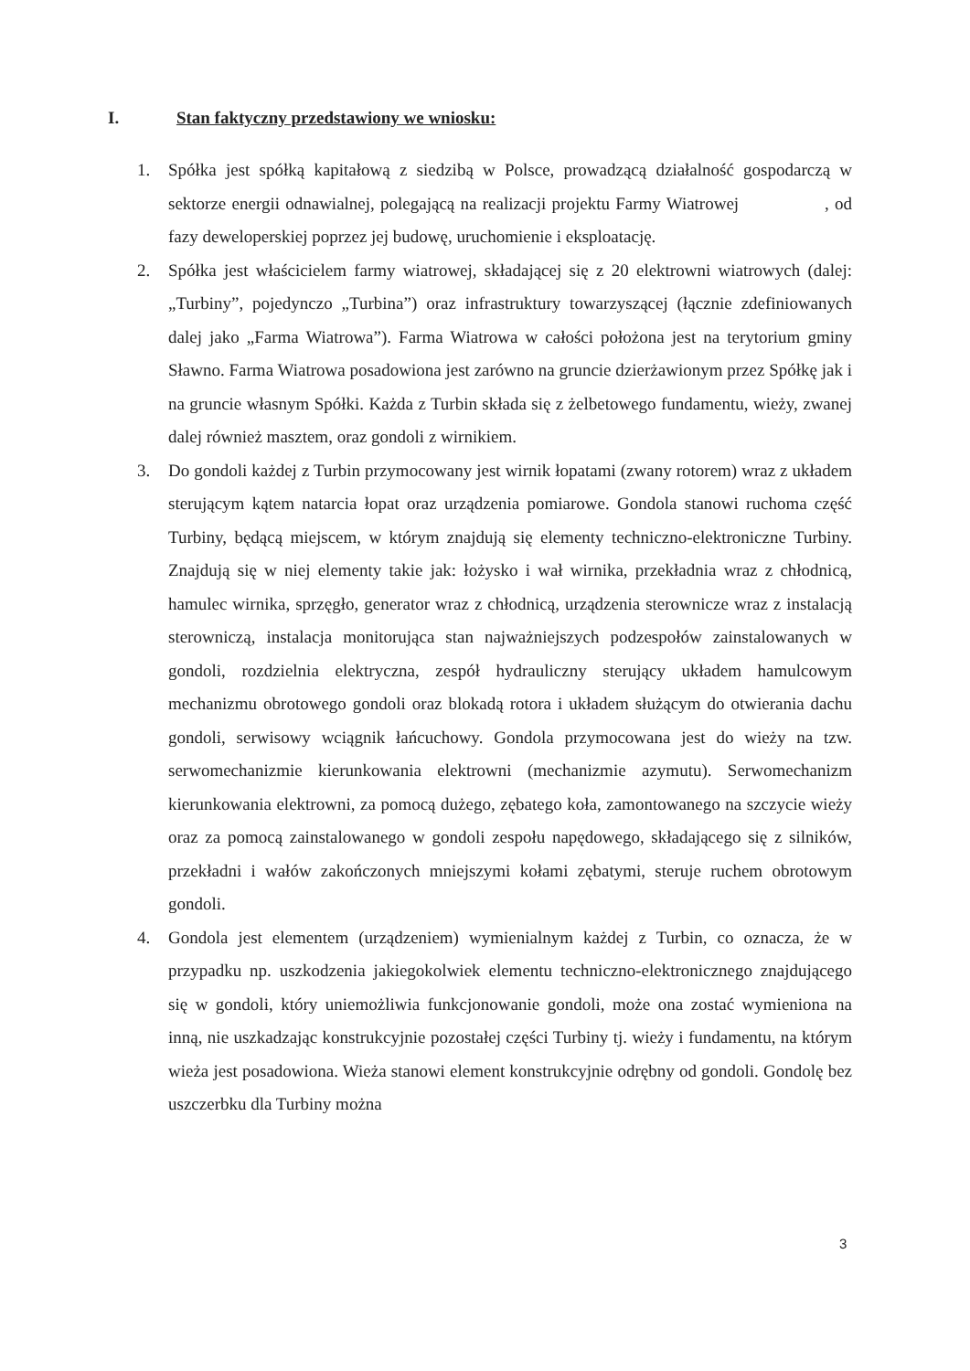I. Stan faktyczny przedstawiony we wniosku:
1. Spółka jest spółką kapitałową z siedzibą w Polsce, prowadzącą działalność gospodarczą w sektorze energii odnawialnej, polegającą na realizacji projektu Farmy Wiatrowej , od fazy deweloperskiej poprzez jej budowę, uruchomienie i eksploatację.
2. Spółka jest właścicielem farmy wiatrowej, składającej się z 20 elektrowni wiatrowych (dalej: „Turbiny”, pojedynczo „Turbina”) oraz infrastruktury towarzyszącej (łącznie zdefiniowanych dalej jako „Farma Wiatrowa”). Farma Wiatrowa w całości położona jest na terytorium gminy Sławno. Farma Wiatrowa posadowiona jest zarówno na gruncie dzierżawionym przez Spółkę jak i na gruncie własnym Spółki. Każda z Turbin składa się z żelbetowego fundamentu, wieży, zwanej dalej również masztem, oraz gondoli z wirnikiem.
3. Do gondoli każdej z Turbin przymocowany jest wirnik łopatami (zwany rotorem) wraz z układem sterującym kątem natarcia łopat oraz urządzenia pomiarowe. Gondola stanowi ruchoma część Turbiny, będącą miejscem, w którym znajdują się elementy techniczno-elektroniczne Turbiny. Znajdują się w niej elementy takie jak: łożysko i wał wirnika, przekładnia wraz z chłodnicą, hamulec wirnika, sprzęgło, generator wraz z chłodnicą, urządzenia sterownicze wraz z instalacją sterowniczą, instalacja monitorująca stan najważniejszych podzespołów zainstalowanych w gondoli, rozdzielnia elektryczna, zespół hydrauliczny sterujący układem hamulcowym mechanizmu obrotowego gondoli oraz blokadą rotora i układem służącym do otwierania dachu gondoli, serwisowy wciągnik łańcuchowy. Gondola przymocowana jest do wieży na tzw. serwomechanizmie kierunkowania elektrowni (mechanizmie azymutu). Serwomechanizm kierunkowania elektrowni, za pomocą dużego, zębatego koła, zamontowanego na szczycie wieży oraz za pomocą zainstalowanego w gondoli zespołu napędowego, składającego się z silników, przekładni i wałów zakończonych mniejszymi kołami zębatymi, steruje ruchem obrotowym gondoli.
4. Gondola jest elementem (urządzeniem) wymienialnym każdej z Turbin, co oznacza, że w przypadku np. uszkodzenia jakiegokolwiek elementu techniczno-elektronicznego znajdującego się w gondoli, który uniemożliwia funkcjonowanie gondoli, może ona zostać wymieniona na inną, nie uszkadzając konstrukcyjnie pozostałej części Turbiny tj. wieży i fundamentu, na którym wieża jest posadowiona. Wieża stanowi element konstrukcyjnie odrębny od gondoli. Gondolę bez uszczerbku dla Turbiny można
3